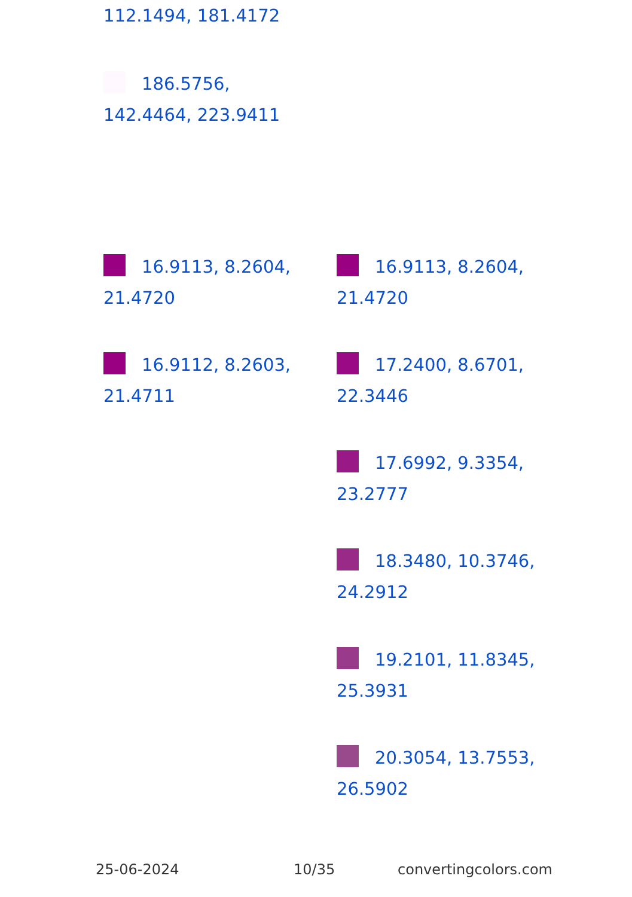112.1494, 181.4172
186.5756, 142.4464, 223.9411
16.9113, 8.2604, 21.4720
16.9113, 8.2604, 21.4720
16.9112, 8.2603, 21.4711
17.2400, 8.6701, 22.3446
17.6992, 9.3354, 23.2777
18.3480, 10.3746, 24.2912
19.2101, 11.8345, 25.3931
20.3054, 13.7553, 26.5902
25-06-2024 10/35 convertingcolors.com